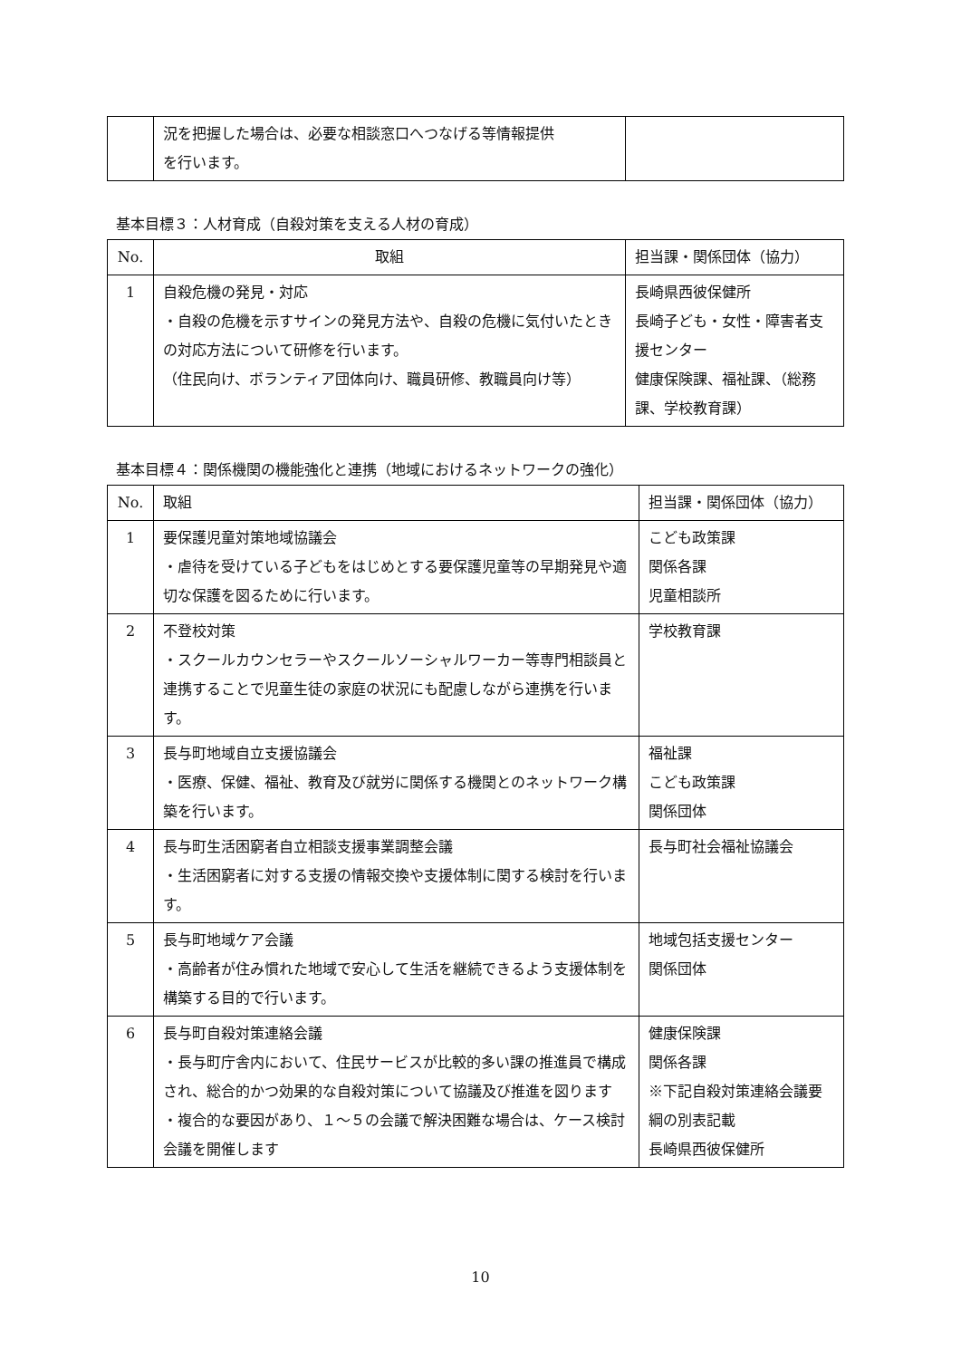| | 況を把握した場合は、必要な相談窓口へつなげる等情報提供 を行います。 | |
基本目標３：人材育成（自殺対策を支える人材の育成）
| No. | 取組 | 担当課・関係団体（協力） |
| --- | --- | --- |
| 1 | 自殺危機の発見・対応 ・自殺の危機を示すサインの発見方法や、自殺の危機に気付いたときの対応方法について研修を行います。 （住民向け、ボランティア団体向け、職員研修、教職員向け等） | 長崎県西彼保健所 長崎子ども・女性・障害者支援センター 健康保険課、福祉課、（総務課、学校教育課） |
基本目標４：関係機関の機能強化と連携（地域におけるネットワークの強化）
| No. | 取組 | 担当課・関係団体（協力） |
| --- | --- | --- |
| 1 | 要保護児童対策地域協議会 ・虐待を受けている子どもをはじめとする要保護児童等の早期発見や適切な保護を図るために行います。 | こども政策課 関係各課 児童相談所 |
| 2 | 不登校対策 ・スクールカウンセラーやスクールソーシャルワーカー等専門相談員と連携することで児童生徒の家庭の状況にも配慮しながら連携を行います。 | 学校教育課 |
| 3 | 長与町地域自立支援協議会 ・医療、保健、福祉、教育及び就労に関係する機関とのネットワーク構築を行います。 | 福祉課 こども政策課 関係団体 |
| 4 | 長与町生活困窮者自立相談支援事業調整会議 ・生活困窮者に対する支援の情報交換や支援体制に関する検討を行います。 | 長与町社会福祉協議会 |
| 5 | 長与町地域ケア会議 ・高齢者が住み慣れた地域で安心して生活を継続できるよう支援体制を構築する目的で行います。 | 地域包括支援センター 関係団体 |
| 6 | 長与町自殺対策連絡会議 ・長与町庁舎内において、住民サービスが比較的多い課の推進員で構成され、総合的かつ効果的な自殺対策について協議及び推進を図ります ・複合的な要因があり、１～５の会議で解決困難な場合は、ケース検討会議を開催します | 健康保険課 関係各課 ※下記自殺対策連絡会議要綱の別表記載 長崎県西彼保健所 |
10